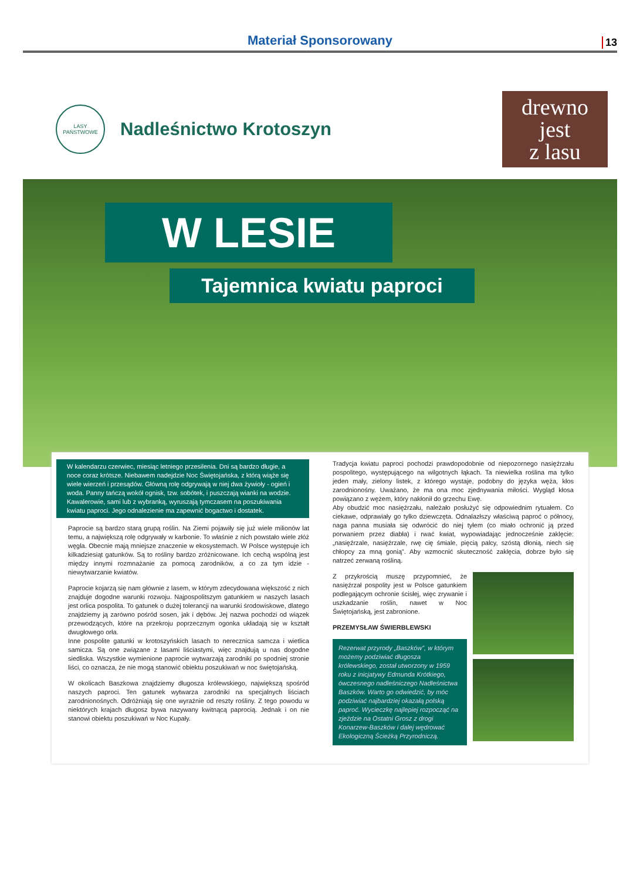Materiał Sponsorowany
13
LASY PAŃSTWOWE
Nadleśnictwo Krotoszyn
drewno
jest
z lasu
W LESIE
Tajemnica kwiatu paproci
W kalendarzu czerwiec, miesiąc letniego przesilenia. Dni są bardzo długie, a noce coraz krótsze. Niebawem nadejdzie Noc Świętojańska, z którą wiąże się wiele wierzeń i przesądów. Główną rolę odgrywają w niej dwa żywioły - ogień i woda. Panny tańczą wokół ognisk, tzw. sobótek, i puszczają wianki na wodzie. Kawalerowie, sami lub z wybranką, wyruszają tymczasem na poszukiwania kwiatu paproci. Jego odnalezienie ma zapewnić bogactwo i dostatek.
Paprocie są bardzo starą grupą roślin. Na Ziemi pojawiły się już wiele milionów lat temu, a największą rolę odgrywały w karbonie. To właśnie z nich powstało wiele złóż węgla. Obecnie mają mniejsze znaczenie w ekosystemach. W Polsce występuje ich kilkadziesiąt gatunków. Są to rośliny bardzo zróżnicowane. Ich cechą wspólną jest między innymi rozmnażanie za pomocą zarodników, a co za tym idzie - niewytwarzanie kwiatów.
Paprocie kojarzą się nam głównie z lasem, w którym zdecydowana większość z nich znajduje dogodne warunki rozwoju. Najpospolitszym gatunkiem w naszych lasach jest orlica pospolita. To gatunek o dużej tolerancji na warunki środowiskowe, dlatego znajdziemy ją zarówno pośród sosen, jak i dębów. Jej nazwa pochodzi od wiązek przewodzących, które na przekroju poprzecznym ogonka układają się w kształt dwugłowego orła.
Inne pospolite gatunki w krotoszyńskich lasach to nerecznica samcza i wietlica samicza. Są one związane z lasami liściastymi, więc znajdują u nas dogodne siedliska. Wszystkie wymienione paprocie wytwarzają zarodniki po spodniej stronie liści, co oznacza, że nie mogą stanowić obiektu poszukiwań w noc świętojańską.
W okolicach Baszkowa znajdziemy długosza królewskiego, największą spośród naszych paproci. Ten gatunek wytwarza zarodniki na specjalnych liściach zarodnionośnych. Odróżniają się one wyraźnie od reszty rośliny. Z tego powodu w niektórych krajach długosz bywa nazywany kwitnącą paprocią. Jednak i on nie stanowi obiektu poszukiwań w Noc Kupały.
Tradycja kwiatu paproci pochodzi prawdopodobnie od niepozornego nasięźrzału pospolitego, występującego na wilgotnych łąkach. Ta niewielka roślina ma tylko jeden mały, zielony listek, z którego wystaje, podobny do języka węża, kłos zarodnionośny. Uważano, że ma ona moc zjednywania miłości. Wygląd kłosa powiązano z wężem, który nakłonił do grzechu Ewę.
Aby obudzić moc nasięźrzału, należało posłużyć się odpowiednim rytuałem. Co ciekawe, odprawiały go tylko dziewczęta. Odnalazłszy właściwą paproć o północy, naga panna musiała się odwrócić do niej tyłem (co miało ochronić ją przed porwaniem przez diabła) i rwać kwiat, wypowiadając jednocześnie zaklęcie: „nasięźrzale, nasięźrzale, rwę cię śmiale, pięcią palcy, szóstą dłonią, niech się chłopcy za mną gonią”. Aby wzmocnić skuteczność zaklęcia, dobrze było się natrzeć zerwaną rośliną.
Z przykrością muszę przypomnieć, że nasięźrzał pospolity jest w Polsce gatunkiem podlegającym ochronie ścisłej, więc zrywanie i uszkadzanie roślin, nawet w Noc Świętojańską, jest zabronione.
PRZEMYSŁAW ŚWIERBLEWSKI
Rezerwat przyrody „Baszków”, w którym możemy podziwiać długosza królewskiego, został utworzony w 1959 roku z inicjatywy Edmunda Krótkiego, ówczesnego nadleśniczego Nadleśnictwa Baszków. Warto go odwiedzić, by móc podziwiać najbardziej okazałą polską paproć. Wycieczkę najlepiej rozpocząć na zjeździe na Ostatni Grosz z drogi Konarzew-Baszków i dalej wędrować Ekologiczną Ścieżką Przyrodniczą.